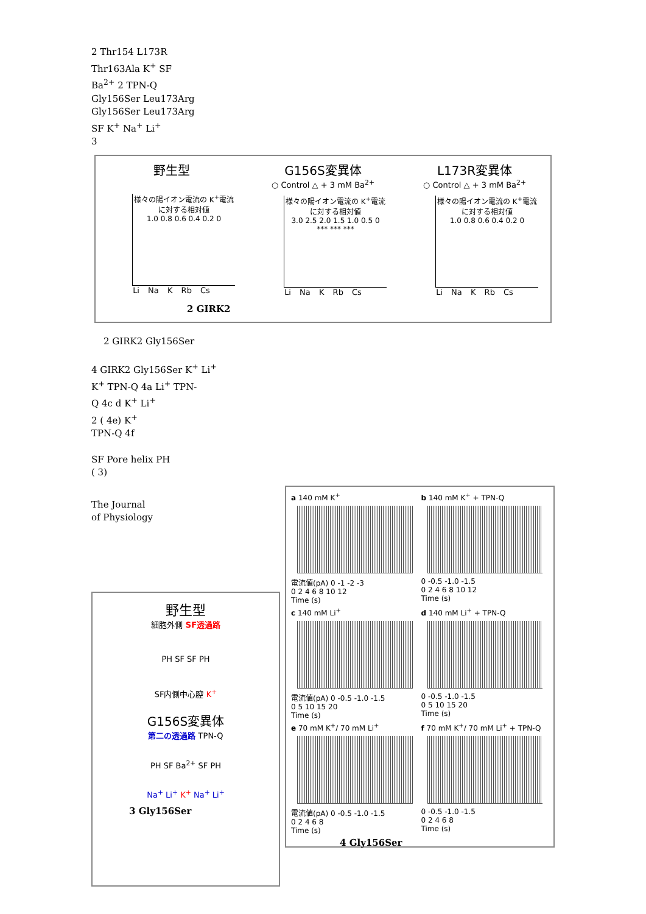2 Thr154 L173R
Thr163Ala K<sup>+</sup> SF
Ba<sup>2+</sup> 2 TPN-Q
Gly156Ser Leu173Arg
Gly156Ser Leu173Arg
SF K<sup>+</sup> Na<sup>+</sup> Li<sup>+</sup>
3
野生型
様々の陽イオン電流の K<sup>+</sup>電流に対する相対値
1.0 0.8 0.6 0.4 0.2 0
Li Na K Rb Cs
G156S変異体
○ Control △ + 3 mM Ba<sup>2+</sup>
様々の陽イオン電流の K<sup>+</sup>電流に対する相対値
3.0 2.5 2.0 1.5 1.0 0.5 0
*** *** ***
Li Na K Rb Cs
L173R変異体
○ Control △ + 3 mM Ba<sup>2+</sup>
様々の陽イオン電流の K<sup>+</sup>電流に対する相対値
1.0 0.8 0.6 0.4 0.2 0
Li Na K Rb Cs
2 GIRK2
2 GIRK2 Gly156Ser
4 GIRK2 Gly156Ser K<sup>+</sup> Li<sup>+</sup>
K<sup>+</sup> TPN-Q 4a Li<sup>+</sup> TPN-
Q 4c d K<sup>+</sup> Li<sup>+</sup>
2 ( 4e) K<sup>+</sup>
TPN-Q 4f
SF Pore helix PH
( 3)
The Journal
of Physiology
野生型
細胞外側 SF透過路
PH SF SF PH
SF内側中心腔 K<sup>+</sup>
G156S変異体
第二の透過路 TPN-Q
PH SF Ba<sup>2+</sup> SF PH
Na<sup>+</sup> Li<sup>+</sup> K<sup>+</sup> Na<sup>+</sup> Li<sup>+</sup>
3 Gly156Ser
a 140 mM K<sup>+</sup>
電流値(pA) 0 -1 -2 -3
0 2 4 6 8 10 12
Time (s)
b 140 mM K<sup>+</sup> + TPN-Q
0 -0.5 -1.0 -1.5
0 2 4 6 8 10 12
Time (s)
c 140 mM Li<sup>+</sup>
電流値(pA) 0 -0.5 -1.0 -1.5
0 5 10 15 20
Time (s)
d 140 mM Li<sup>+</sup> + TPN-Q
0 -0.5 -1.0 -1.5
0 5 10 15 20
Time (s)
e 70 mM K<sup>+</sup>/ 70 mM Li<sup>+</sup>
電流値(pA) 0 -0.5 -1.0 -1.5
0 2 4 6 8
Time (s)
f 70 mM K<sup>+</sup>/ 70 mM Li<sup>+</sup> + TPN-Q
0 -0.5 -1.0 -1.5
0 2 4 6 8
Time (s)
4 Gly156Ser